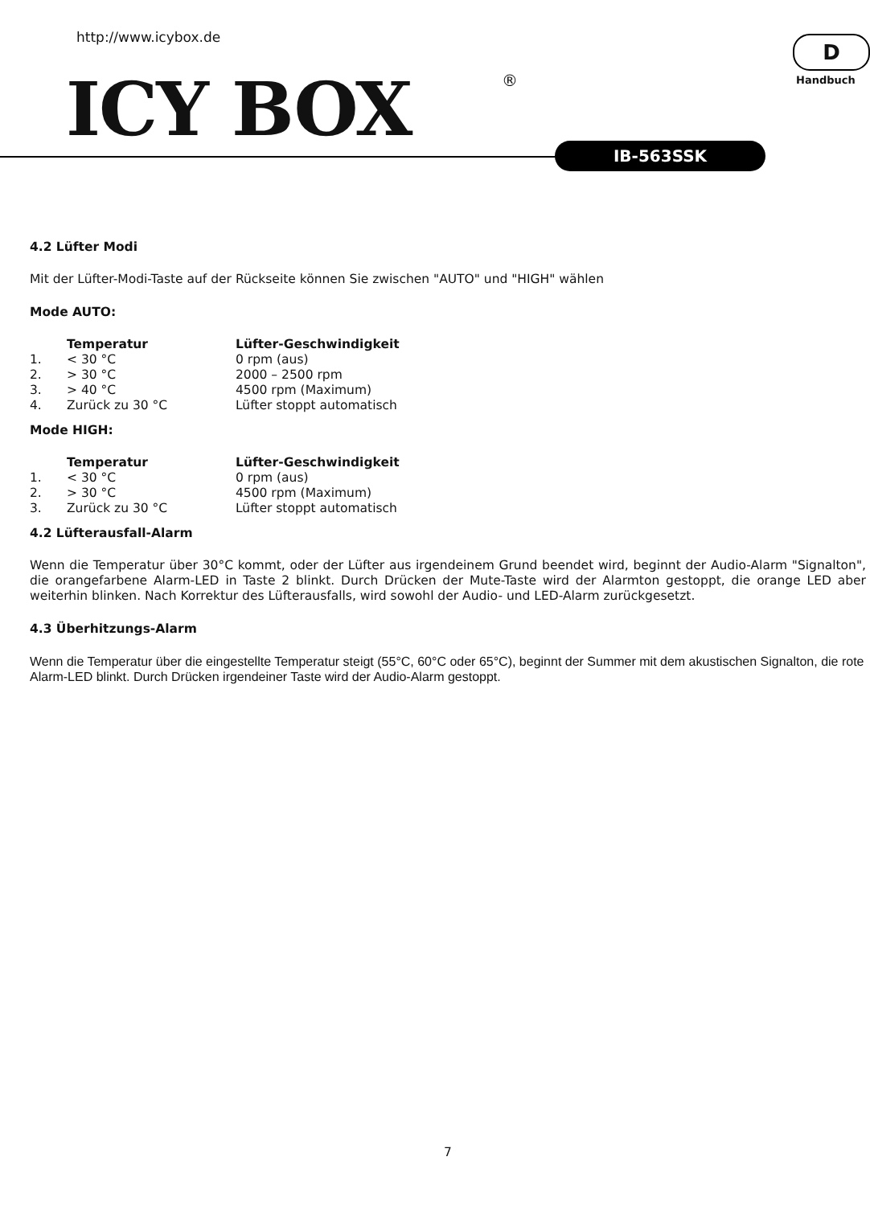http://www.icybox.de
ICY BOX ®
D
Handbuch
IB-563SSK
4.2 Lüfter Modi
Mit der Lüfter-Modi-Taste auf der Rückseite können Sie zwischen "AUTO" und "HIGH" wählen
Mode AUTO:
| | Temperatur | Lüfter-Geschwindigkeit |
| --- | --- | --- |
| 1. | < 30 °C | 0 rpm (aus) |
| 2. | > 30 °C | 2000 – 2500 rpm |
| 3. | > 40 °C | 4500 rpm (Maximum) |
| 4. | Zurück zu 30 °C | Lüfter stoppt automatisch |
Mode HIGH:
| | Temperatur | Lüfter-Geschwindigkeit |
| --- | --- | --- |
| 1. | < 30 °C | 0 rpm (aus) |
| 2. | > 30 °C | 4500 rpm (Maximum) |
| 3. | Zurück zu 30 °C | Lüfter stoppt automatisch |
4.2 Lüfterausfall-Alarm
Wenn die Temperatur über 30°C kommt, oder der Lüfter aus irgendeinem Grund beendet wird, beginnt der Audio-Alarm "Signalton", die orangefarbene Alarm-LED in Taste 2 blinkt. Durch Drücken der Mute-Taste wird der Alarmton gestoppt, die orange LED aber weiterhin blinken. Nach Korrektur des Lüfterausfalls, wird sowohl der Audio- und LED-Alarm zurückgesetzt.
4.3 Überhitzungs-Alarm
Wenn die Temperatur über die eingestellte Temperatur steigt (55°C, 60°C oder 65°C), beginnt der Summer mit dem akustischen Signalton, die rote Alarm-LED blinkt. Durch Drücken irgendeiner Taste wird der Audio-Alarm gestoppt.
7